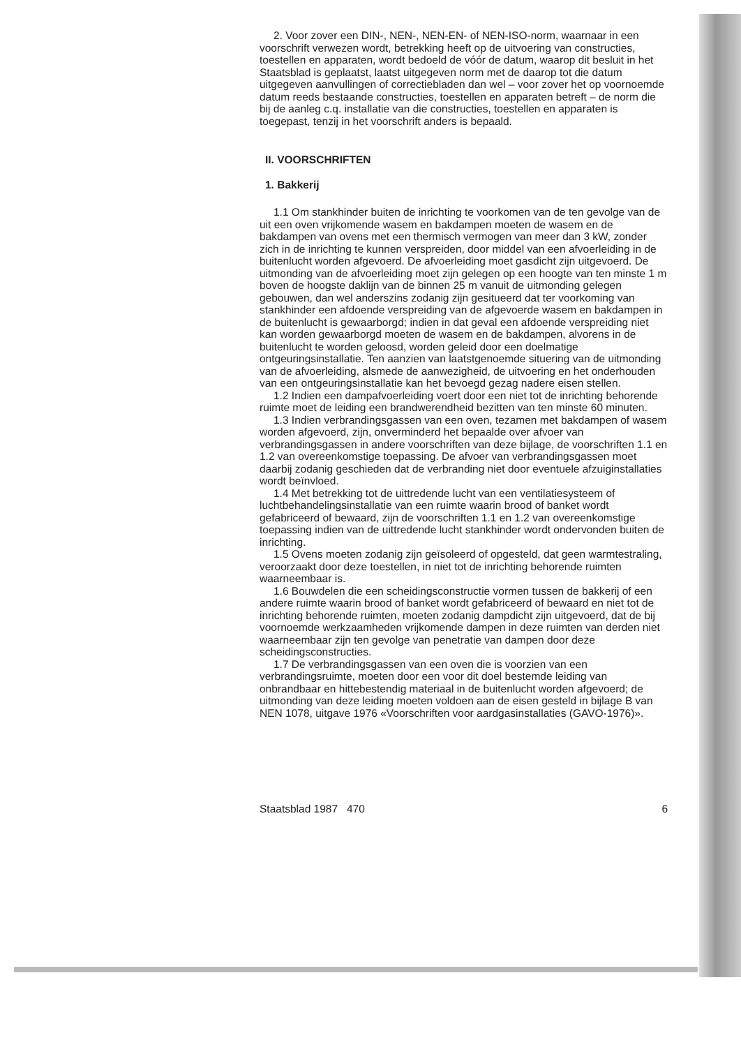2. Voor zover een DIN-, NEN-, NEN-EN- of NEN-ISO-norm, waarnaar in een voorschrift verwezen wordt, betrekking heeft op de uitvoering van constructies, toestellen en apparaten, wordt bedoeld de vóór de datum, waarop dit besluit in het Staatsblad is geplaatst, laatst uitgegeven norm met de daarop tot die datum uitgegeven aanvullingen of correctiebladen dan wel – voor zover het op voornoemde datum reeds bestaande constructies, toestellen en apparaten betreft – de norm die bij de aanleg c.q. installatie van die constructies, toestellen en apparaten is toegepast, tenzij in het voorschrift anders is bepaald.
II. VOORSCHRIFTEN
1. Bakkerij
1.1 Om stankhinder buiten de inrichting te voorkomen van de ten gevolge van de uit een oven vrijkomende wasem en bakdampen moeten de wasem en de bakdampen van ovens met een thermisch vermogen van meer dan 3 kW, zonder zich in de inrichting te kunnen verspreiden, door middel van een afvoerleiding in de buitenlucht worden afgevoerd. De afvoerleiding moet gasdicht zijn uitgevoerd. De uitmonding van de afvoerleiding moet zijn gelegen op een hoogte van ten minste 1 m boven de hoogste daklijn van de binnen 25 m vanuit de uitmonding gelegen gebouwen, dan wel anderszins zodanig zijn gesitueerd dat ter voorkoming van stankhinder een afdoende verspreiding van de afgevoerde wasem en bakdampen in de buitenlucht is gewaarborgd; indien in dat geval een afdoende verspreiding niet kan worden gewaarborgd moeten de wasem en de bakdampen, alvorens in de buitenlucht te worden geloosd, worden geleid door een doelmatige ontgeuringsinstallatie. Ten aanzien van laatstgenoemde situering van de uitmonding van de afvoerleiding, alsmede de aanwezigheid, de uitvoering en het onderhouden van een ontgeuringsinstallatie kan het bevoegd gezag nadere eisen stellen.
1.2 Indien een dampafvoerleiding voert door een niet tot de inrichting behorende ruimte moet de leiding een brandwerendheid bezitten van ten minste 60 minuten.
1.3 Indien verbrandingsgassen van een oven, tezamen met bakdampen of wasem worden afgevoerd, zijn, onverminderd het bepaalde over afvoer van verbrandingsgassen in andere voorschriften van deze bijlage, de voorschriften 1.1 en 1.2 van overeenkomstige toepassing. De afvoer van verbrandingsgassen moet daarbij zodanig geschieden dat de verbranding niet door eventuele afzuiginstallaties wordt beïnvloed.
1.4 Met betrekking tot de uittredende lucht van een ventilatiesysteem of luchtbehandelingsinstallatie van een ruimte waarin brood of banket wordt gefabriceerd of bewaard, zijn de voorschriften 1.1 en 1.2 van overeenkomstige toepassing indien van de uittredende lucht stankhinder wordt ondervonden buiten de inrichting.
1.5 Ovens moeten zodanig zijn geïsoleerd of opgesteld, dat geen warmtestraling, veroorzaakt door deze toestellen, in niet tot de inrichting behorende ruimten waarneembaar is.
1.6 Bouwdelen die een scheidingsconstructie vormen tussen de bakkerij of een andere ruimte waarin brood of banket wordt gefabriceerd of bewaard en niet tot de inrichting behorende ruimten, moeten zodanig dampdicht zijn uitgevoerd, dat de bij voornoemde werkzaamheden vrijkomende dampen in deze ruimten van derden niet waarneembaar zijn ten gevolge van penetratie van dampen door deze scheidingsconstructies.
1.7 De verbrandingsgassen van een oven die is voorzien van een verbrandingsruimte, moeten door een voor dit doel bestemde leiding van onbrandbaar en hittebestendig materiaal in de buitenlucht worden afgevoerd; de uitmonding van deze leiding moeten voldoen aan de eisen gesteld in bijlage B van NEN 1078, uitgave 1976 «Voorschriften voor aardgasinstallaties (GAVO-1976)».
Staatsblad 1987 470 6